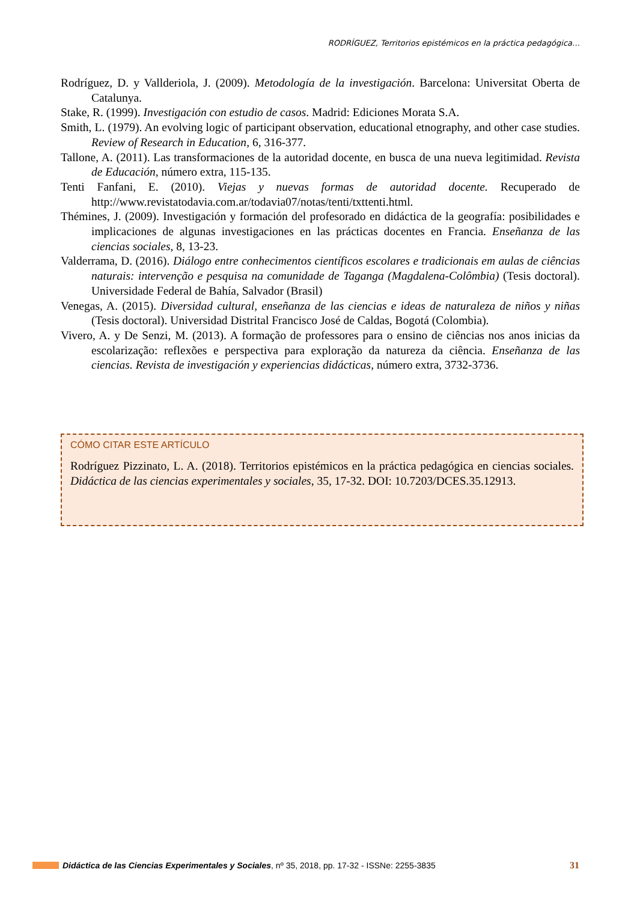RODRÍGUEZ, Territorios epistémicos en la práctica pedagógica…
Rodríguez, D. y Vallderiola, J. (2009). Metodología de la investigación. Barcelona: Universitat Oberta de Catalunya.
Stake, R. (1999). Investigación con estudio de casos. Madrid: Ediciones Morata S.A.
Smith, L. (1979). An evolving logic of participant observation, educational etnography, and other case studies. Review of Research in Education, 6, 316-377.
Tallone, A. (2011). Las transformaciones de la autoridad docente, en busca de una nueva legitimidad. Revista de Educación, número extra, 115-135.
Tenti Fanfani, E. (2010). Viejas y nuevas formas de autoridad docente. Recuperado de http://www.revistatodavia.com.ar/todavia07/notas/tenti/txttenti.html.
Thémines, J. (2009). Investigación y formación del profesorado en didáctica de la geografía: posibilidades e implicaciones de algunas investigaciones en las prácticas docentes en Francia. Enseñanza de las ciencias sociales, 8, 13-23.
Valderrama, D. (2016). Diálogo entre conhecimentos científicos escolares e tradicionais em aulas de ciências naturais: intervenção e pesquisa na comunidade de Taganga (Magdalena-Colômbia) (Tesis doctoral). Universidade Federal de Bahía, Salvador (Brasil)
Venegas, A. (2015). Diversidad cultural, enseñanza de las ciencias e ideas de naturaleza de niños y niñas (Tesis doctoral). Universidad Distrital Francisco José de Caldas, Bogotá (Colombia).
Vivero, A. y De Senzi, M. (2013). A formação de professores para o ensino de ciências nos anos inicias da escolarização: reflexões e perspectiva para exploração da natureza da ciência. Enseñanza de las ciencias. Revista de investigación y experiencias didácticas, número extra, 3732-3736.
CÓMO CITAR ESTE ARTÍCULO
Rodríguez Pizzinato, L. A. (2018). Territorios epistémicos en la práctica pedagógica en ciencias sociales. Didáctica de las ciencias experimentales y sociales, 35, 17-32. DOI: 10.7203/DCES.35.12913.
Didáctica de las Ciencias Experimentales y Sociales, nº 35, 2018, pp. 17-32 - ISSNe: 2255-3835 31